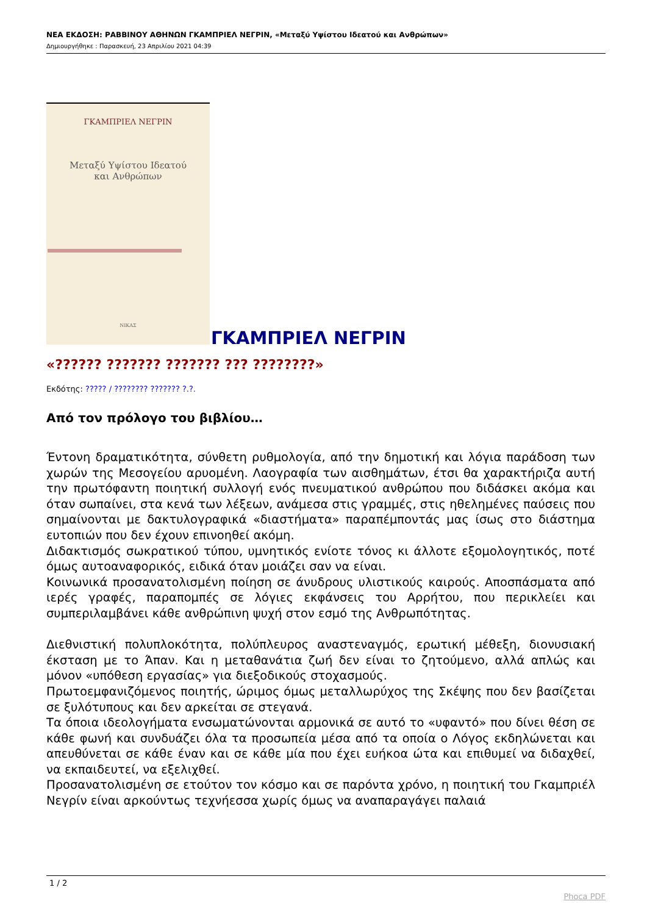ΝΕΑ ΕΚΔΟΣΗ: ΡΑΒΒΙΝΟΥ ΑΘΗΝΩΝ ΓΚΑΜΠΡΙΕΛ ΝΕΓΡΙΝ, «Μεταξύ Υψίστου Ιδεατού και Ανθρώπων»
Δημιουργήθηκε : Παρασκευή, 23 Απριλίου 2021 04:39
ΓΚΑΜΠΡΙΕΛ ΝΕΓΡΙΝ
Μεταξύ Υψίστου Ιδεατού
και Ανθρώπων
ΝΙΚΑΣ
ΓΚΑΜΠΡΙΕΛ ΝΕΓΡΙΝ
«?????? ??????? ??????? ??? ????????»
Εκδότης: ????? / ???????? ??????? ?.?.
Από τον πρόλογο του βιβλίου…
Έντονη δραματικότητα, σύνθετη ρυθμολογία, από την δημοτική και λόγια παράδοση των χωρών της Μεσογείου αρυομένη. Λαογραφία των αισθημάτων, έτσι θα χαρακτήριζα αυτή την πρωτόφαντη ποιητική συλλογή ενός πνευματικού ανθρώπου που διδάσκει ακόμα και όταν σωπαίνει, στα κενά των λέξεων, ανάμεσα στις γραμμές, στις ηθελημένες παύσεις που σημαίνονται με δακτυλογραφικά «διαστήματα» παραπέμποντάς μας ίσως στο διάστημα ευτοπιών που δεν έχουν επινοηθεί ακόμη.
Διδακτισμός σωκρατικού τύπου, υμνητικός ενίοτε τόνος κι άλλοτε εξομολογητικός, ποτέ όμως αυτοαναφορικός, ειδικά όταν μοιάζει σαν να είναι.
Κοινωνικά προσανατολισμένη ποίηση σε άνυδρους υλιστικούς καιρούς. Αποσπάσματα από ιερές γραφές, παραπομπές σε λόγιες εκφάνσεις του Αρρήτου, που περικλείει και συμπεριλαμβάνει κάθε ανθρώπινη ψυχή στον εσμό της Ανθρωπότητας.
Διεθνιστική πολυπλοκότητα, πολύπλευρος αναστεναγμός, ερωτική μέθεξη, διονυσιακή έκσταση με το Άπαν. Και η μεταθανάτια ζωή δεν είναι το ζητούμενο, αλλά απλώς και μόνον «υπόθεση εργασίας» για διεξοδικούς στοχασμούς.
Πρωτοεμφανιζόμενος ποιητής, ώριμος όμως μεταλλωρύχος της Σκέψης που δεν βασίζεται σε ξυλότυπους και δεν αρκείται σε στεγανά.
Τα όποια ιδεολογήματα ενσωματώνονται αρμονικά σε αυτό το «υφαντό» που δίνει θέση σε κάθε φωνή και συνδυάζει όλα τα προσωπεία μέσα από τα οποία ο Λόγος εκδηλώνεται και απευθύνεται σε κάθε έναν και σε κάθε μία που έχει ευήκοα ώτα και επιθυμεί να διδαχθεί, να εκπαιδευτεί, να εξελιχθεί.
Προσανατολισμένη σε ετούτον τον κόσμο και σε παρόντα χρόνο, η ποιητική του Γκαμπριέλ Νεγρίν είναι αρκούντως τεχνήεσσα χωρίς όμως να αναπαραγάγει παλαιά
1 / 2
Phoca PDF